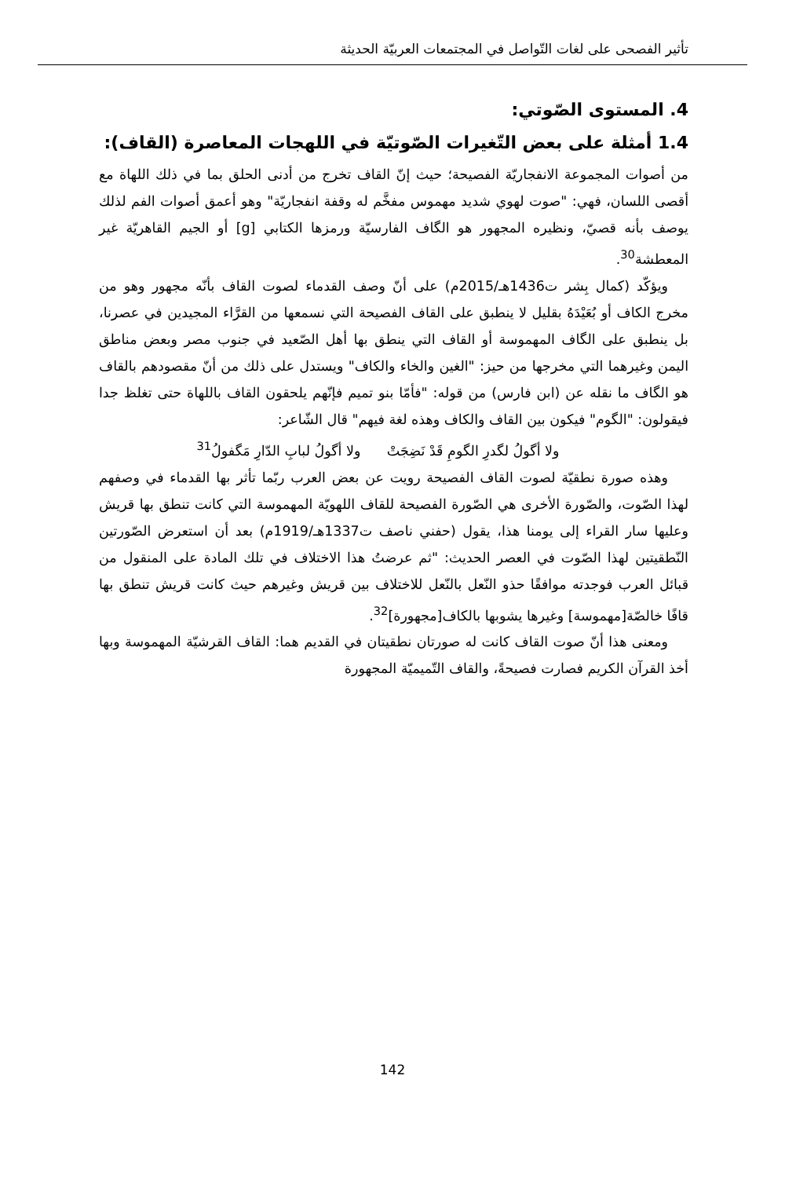تأثير الفصحى على لغات التّواصل في المجتمعات العربيّة الحديثة
4. المستوى الصّوتي:
1.4 أمثلة على بعض التّغيرات الصّوتيّة في اللهجات المعاصرة (القاف):
من أصوات المجموعة الانفجاريّة الفصيحة؛ حيث إنّ القاف تخرج من أدنى الحلق بما في ذلك اللهاة مع أقصى اللسان، فهي: "صوت لهوي شديد مهموس مفخَّم له وقفة انفجاريّة" وهو أعمق أصوات الفم لذلك يوصف بأنه قصيّ، ونظيره المجهور هو الگاف الفارسيّة ورمزها الكتابي [g] أو الجيم القاهريّة غير المعطشة<sup>30</sup>.
ويؤكّد (كمال بِشر ت1436هـ/2015م) على أنّ وصف القدماء لصوت القاف بأنّه مجهور وهو من مخرج الكاف أو بُعَيْدَهُ بقليل لا ينطبق على القاف الفصيحة التي نسمعها من القرَّاء المجيدين في عصرنا، بل ينطبق على الگاف المهموسة أو القاف التي ينطق بها أهل الصّعيد في جنوب مصر وبعض مناطق اليمن وغيرهما التي مخرجها من حيز: "الغين والخاء والكاف" ويستدل على ذلك من أنّ مقصودهم بالقاف هو الگاف ما نقله عن (ابن فارس) من قوله: "فأمّا بنو تميم فإنّهم يلحقون القاف باللهاة حتى تغلظ جدا فيقولون: "الگوم" فيكون بين القاف والكاف وهذه لغة فيهم" قال الشّاعر:
ولا أگولُ لگدرِ الگومِ قَدْ نَضِجَتْ ولا أگولُ لبابِ الدّارِ مَگفولُ<sup>31</sup>
وهذه صورة نطقيّة لصوت القاف الفصيحة رويت عن بعض العرب ربّما تأثر بها القدماء في وصفهم لهذا الصّوت، والصّورة الأخرى هي الصّورة الفصيحة للقاف اللهويّة المهموسة التي كانت تنطق بها قريش وعليها سار القراء إلى يومنا هذا، يقول (حفني ناصف ت1337هـ/1919م) بعد أن استعرض الصّورتين النّطقيتين لهذا الصّوت في العصر الحديث: "ثم عرضتُ هذا الاختلاف في تلك المادة على المنقول من قبائل العرب فوجدته موافقًا حذو النّعل بالنّعل للاختلاف بين قريش وغيرهم حيث كانت قريش تنطق بها قافًا خالصّة[مهموسة] وغيرها يشوبها بالكاف[مجهورة]<sup>32</sup>.
ومعنى هذا أنّ صوت القاف كانت له صورتان نطقيتان في القديم هما: القاف القرشيّة المهموسة وبها أخذ القرآن الكريم فصارت فصيحةً، والقاف التّميميّة المجهورة
142